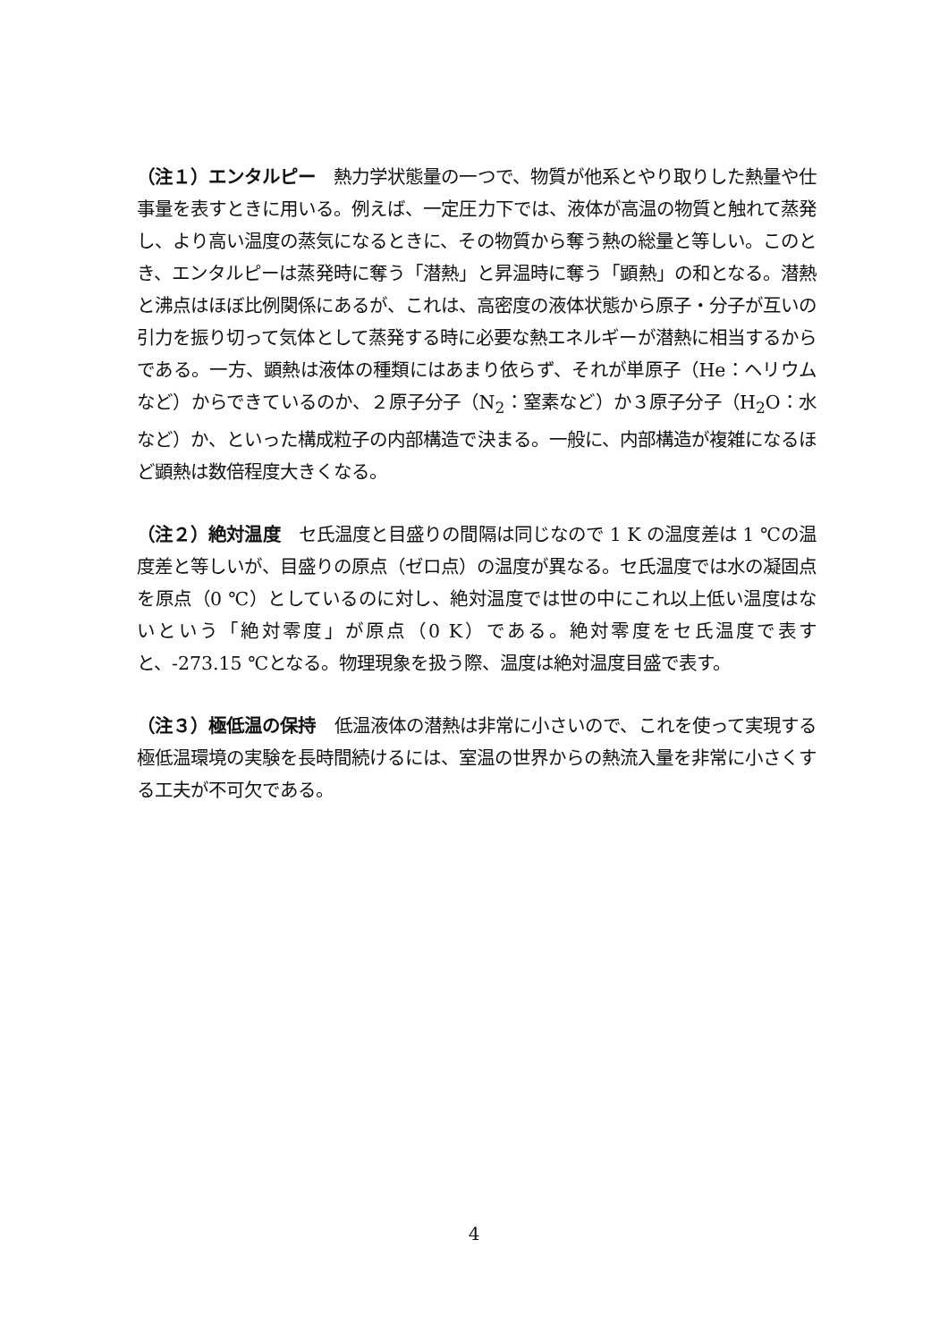（注１）エンタルピー　熱力学状態量の一つで、物質が他系とやり取りした熱量や仕事量を表すときに用いる。例えば、一定圧力下では、液体が高温の物質と触れて蒸発し、より高い温度の蒸気になるときに、その物質から奪う熱の総量と等しい。このとき、エンタルピーは蒸発時に奪う「潜熱」と昇温時に奪う「顕熱」の和となる。潜熱と沸点はほぼ比例関係にあるが、これは、高密度の液体状態から原子・分子が互いの引力を振り切って気体として蒸発する時に必要な熱エネルギーが潜熱に相当するからである。一方、顕熱は液体の種類にはあまり依らず、それが単原子（He：ヘリウムなど）からできているのか、２原子分子（N<sub>2</sub>：窒素など）か３原子分子（H<sub>2</sub>O：水など）か、といった構成粒子の内部構造で決まる。一般に、内部構造が複雑になるほど顕熱は数倍程度大きくなる。
（注２）絶対温度　セ氏温度と目盛りの間隔は同じなので 1 K の温度差は 1 ℃の温度差と等しいが、目盛りの原点（ゼロ点）の温度が異なる。セ氏温度では水の凝固点を原点（0 ℃）としているのに対し、絶対温度では世の中にこれ以上低い温度はないという「絶対零度」が原点（0 K）である。絶対零度をセ氏温度で表すと、-273.15 ℃となる。物理現象を扱う際、温度は絶対温度目盛で表す。
（注３）極低温の保持　低温液体の潜熱は非常に小さいので、これを使って実現する極低温環境の実験を長時間続けるには、室温の世界からの熱流入量を非常に小さくする工夫が不可欠である。
4